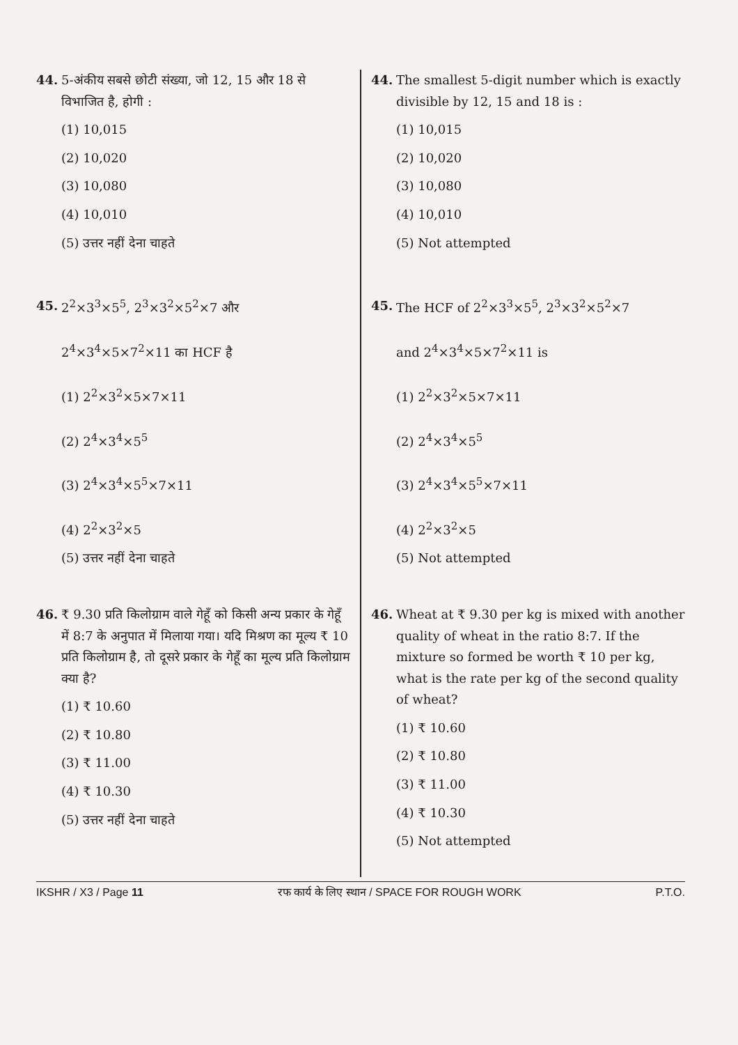44. 5-अंकीय सबसे छोटी संख्या, जो 12, 15 और 18 से विभाजित है, होगी :
(1) 10,015
(2) 10,020
(3) 10,080
(4) 10,010
(5) उत्तर नहीं देना चाहते
45. 2<sup>2</sup>×3<sup>3</sup>×5<sup>5</sup>, 2<sup>3</sup>×3<sup>2</sup>×5<sup>2</sup>×7 और
2<sup>4</sup>×3<sup>4</sup>×5×7<sup>2</sup>×11 का HCF है
(1) 2<sup>2</sup>×3<sup>2</sup>×5×7×11
(2) 2<sup>4</sup>×3<sup>4</sup>×5<sup>5</sup>
(3) 2<sup>4</sup>×3<sup>4</sup>×5<sup>5</sup>×7×11
(4) 2<sup>2</sup>×3<sup>2</sup>×5
(5) उत्तर नहीं देना चाहते
46. ₹ 9.30 प्रति किलोग्राम वाले गेहूँ को किसी अन्य प्रकार के गेहूँ में 8:7 के अनुपात में मिलाया गया। यदि मिश्रण का मूल्य ₹ 10 प्रति किलोग्राम है, तो दूसरे प्रकार के गेहूँ का मूल्य प्रति किलोग्राम क्या है?
(1) ₹ 10.60
(2) ₹ 10.80
(3) ₹ 11.00
(4) ₹ 10.30
(5) उत्तर नहीं देना चाहते
44. The smallest 5-digit number which is exactly divisible by 12, 15 and 18 is :
(1) 10,015
(2) 10,020
(3) 10,080
(4) 10,010
(5) Not attempted
45. The HCF of 2<sup>2</sup>×3<sup>3</sup>×5<sup>5</sup>, 2<sup>3</sup>×3<sup>2</sup>×5<sup>2</sup>×7
and 2<sup>4</sup>×3<sup>4</sup>×5×7<sup>2</sup>×11 is
(1) 2<sup>2</sup>×3<sup>2</sup>×5×7×11
(2) 2<sup>4</sup>×3<sup>4</sup>×5<sup>5</sup>
(3) 2<sup>4</sup>×3<sup>4</sup>×5<sup>5</sup>×7×11
(4) 2<sup>2</sup>×3<sup>2</sup>×5
(5) Not attempted
46. Wheat at ₹ 9.30 per kg is mixed with another quality of wheat in the ratio 8:7. If the mixture so formed be worth ₹ 10 per kg, what is the rate per kg of the second quality of wheat?
(1) ₹ 10.60
(2) ₹ 10.80
(3) ₹ 11.00
(4) ₹ 10.30
(5) Not attempted
IKSHR / X3 / Page 11 रफ कार्य के लिए स्थान / SPACE FOR ROUGH WORK P.T.O.